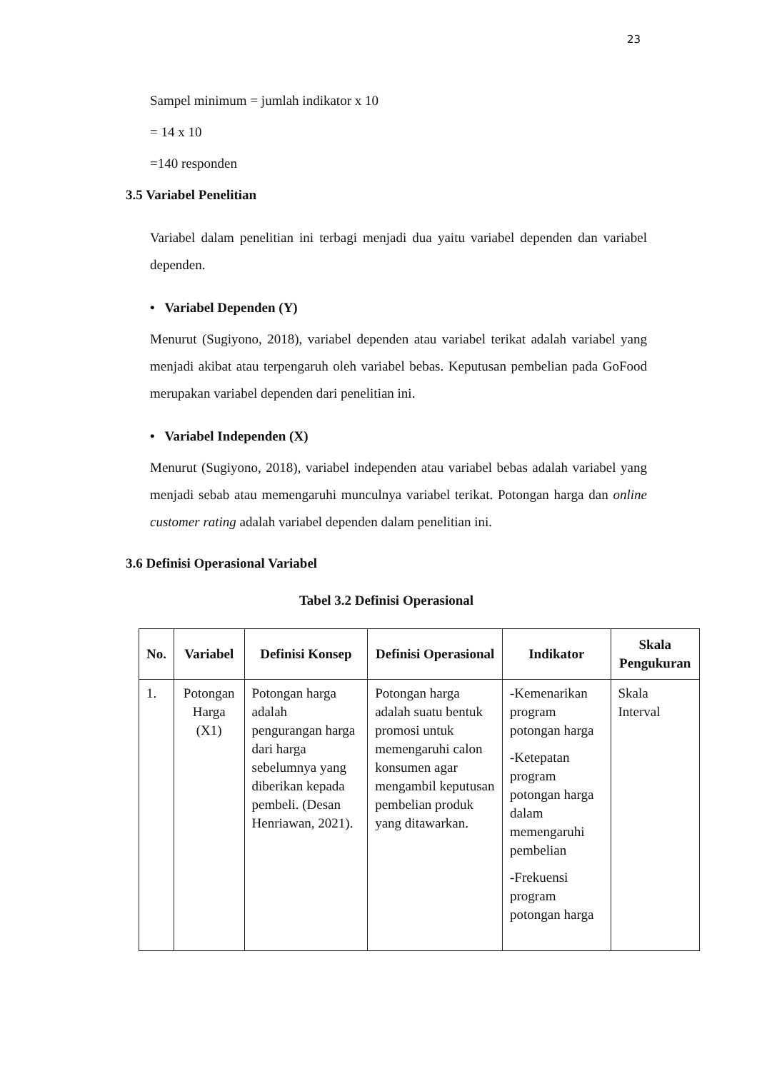23
Sampel minimum = jumlah indikator x 10
= 14 x 10
=140 responden
3.5 Variabel Penelitian
Variabel dalam penelitian ini terbagi menjadi dua yaitu variabel dependen dan variabel dependen.
• Variabel Dependen (Y)
Menurut (Sugiyono, 2018), variabel dependen atau variabel terikat adalah variabel yang menjadi akibat atau terpengaruh oleh variabel bebas. Keputusan pembelian pada GoFood merupakan variabel dependen dari penelitian ini.
• Variabel Independen (X)
Menurut (Sugiyono, 2018), variabel independen atau variabel bebas adalah variabel yang menjadi sebab atau memengaruhi munculnya variabel terikat. Potongan harga dan online customer rating adalah variabel dependen dalam penelitian ini.
3.6 Definisi Operasional Variabel
Tabel 3.2 Definisi Operasional
| No. | Variabel | Definisi Konsep | Definisi Operasional | Indikator | Skala Pengukuran |
| --- | --- | --- | --- | --- | --- |
| 1. | Potongan Harga (X1) | Potongan harga adalah pengurangan harga dari harga sebelumnya yang diberikan kepada pembeli. (Desan Henriawan, 2021). | Potongan harga adalah suatu bentuk promosi untuk memengaruhi calon konsumen agar mengambil keputusan pembelian produk yang ditawarkan. | -Kemenarikan program potongan harga -Ketepatan program potongan harga dalam memengaruhi pembelian -Frekuensi program potongan harga | Skala Interval |